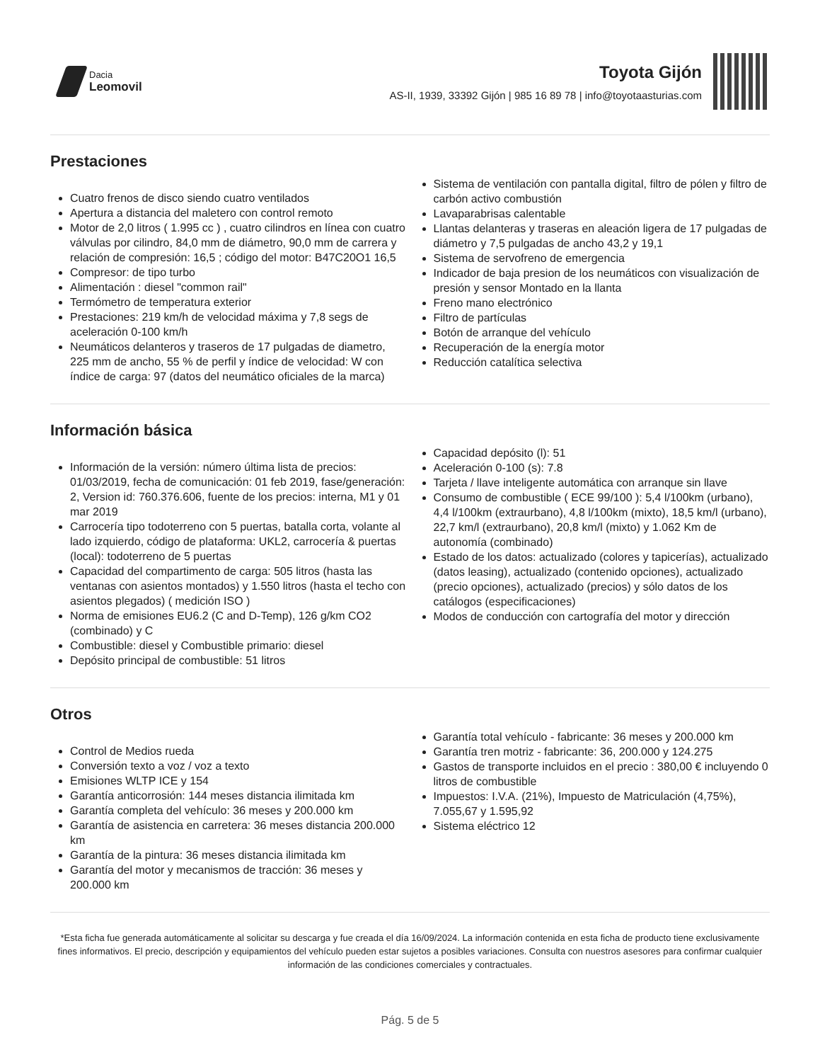Dacia
Leomovil
Toyota Gijón
AS-II, 1939, 33392 Gijón | 985 16 89 78 | info@toyotaasturias.com
Prestaciones
Cuatro frenos de disco siendo cuatro ventilados
Apertura a distancia del maletero con control remoto
Motor de 2,0 litros ( 1.995 cc ) , cuatro cilindros en línea con cuatro válvulas por cilindro, 84,0 mm de diámetro, 90,0 mm de carrera y relación de compresión: 16,5 ; código del motor: B47C20O1 16,5
Compresor: de tipo turbo
Alimentación : diesel "common rail"
Termómetro de temperatura exterior
Prestaciones: 219 km/h de velocidad máxima y 7,8 segs de aceleración 0-100 km/h
Neumáticos delanteros y traseros de 17 pulgadas de diametro, 225 mm de ancho, 55 % de perfil y índice de velocidad: W con índice de carga: 97 (datos del neumático oficiales de la marca)
Sistema de ventilación con pantalla digital, filtro de pólen y filtro de carbón activo combustión
Lavaparabrisas calentable
Llantas delanteras y traseras en aleación ligera de 17 pulgadas de diámetro y 7,5 pulgadas de ancho 43,2 y 19,1
Sistema de servofreno de emergencia
Indicador de baja presion de los neumáticos con visualización de presión y sensor Montado en la llanta
Freno mano electrónico
Filtro de partículas
Botón de arranque del vehículo
Recuperación de la energía motor
Reducción catalítica selectiva
Información básica
Información de la versión: número última lista de precios: 01/03/2019, fecha de comunicación: 01 feb 2019, fase/generación: 2, Version id: 760.376.606, fuente de los precios: interna, M1 y 01 mar 2019
Carrocería tipo todoterreno con 5 puertas, batalla corta, volante al lado izquierdo, código de plataforma: UKL2, carrocería & puertas (local): todoterreno de 5 puertas
Capacidad del compartimento de carga: 505 litros (hasta las ventanas con asientos montados) y 1.550 litros (hasta el techo con asientos plegados) ( medición ISO )
Norma de emisiones EU6.2 (C and D-Temp), 126 g/km CO2 (combinado) y C
Combustible: diesel y Combustible primario: diesel
Depósito principal de combustible: 51 litros
Capacidad depósito (l): 51
Aceleración 0-100 (s): 7.8
Tarjeta / llave inteligente automática con arranque sin llave
Consumo de combustible ( ECE 99/100 ): 5,4 l/100km (urbano), 4,4 l/100km (extraurbano), 4,8 l/100km (mixto), 18,5 km/l (urbano), 22,7 km/l (extraurbano), 20,8 km/l (mixto) y 1.062 Km de autonomía (combinado)
Estado de los datos: actualizado (colores y tapicerías), actualizado (datos leasing), actualizado (contenido opciones), actualizado (precio opciones), actualizado (precios) y sólo datos de los catálogos (especificaciones)
Modos de conducción con cartografía del motor y dirección
Otros
Control de Medios rueda
Conversión texto a voz / voz a texto
Emisiones WLTP ICE y 154
Garantía anticorrosión: 144 meses distancia ilimitada km
Garantía completa del vehículo: 36 meses y 200.000 km
Garantía de asistencia en carretera: 36 meses distancia 200.000 km
Garantía de la pintura: 36 meses distancia ilimitada km
Garantía del motor y mecanismos de tracción: 36 meses y 200.000 km
Garantía total vehículo - fabricante: 36 meses y 200.000 km
Garantía tren motriz - fabricante: 36, 200.000 y 124.275
Gastos de transporte incluidos en el precio : 380,00 € incluyendo 0 litros de combustible
Impuestos: I.V.A. (21%), Impuesto de Matriculación (4,75%), 7.055,67 y 1.595,92
Sistema eléctrico 12
*Esta ficha fue generada automáticamente al solicitar su descarga y fue creada el día 16/09/2024. La información contenida en esta ficha de producto tiene exclusivamente fines informativos. El precio, descripción y equipamientos del vehículo pueden estar sujetos a posibles variaciones. Consulta con nuestros asesores para confirmar cualquier información de las condiciones comerciales y contractuales.
Pág. 5 de 5